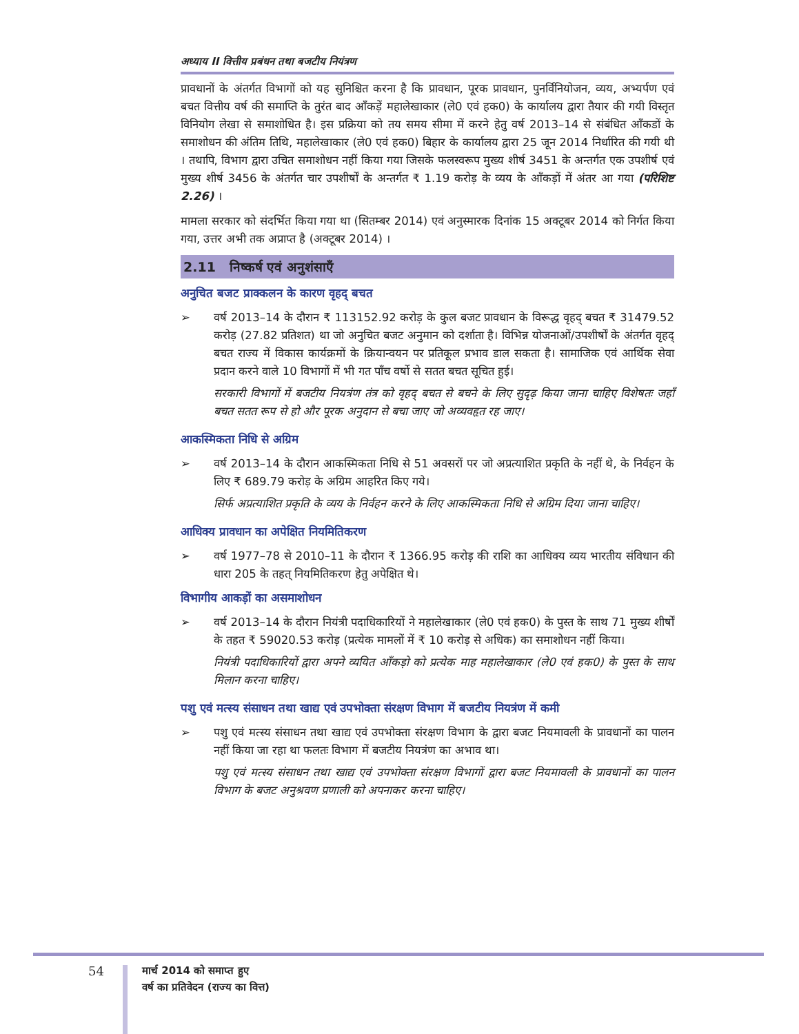अध्याय II वित्तीय प्रबंधन तथा बजटीय नियंत्रण
प्रावधानों के अंतर्गत विभागों को यह सुनिश्चित करना है कि प्रावधान, पूरक प्रावधान, पुनर्विनियोजन, व्यय, अभ्यर्पण एवं बचत वित्तीय वर्ष की समाप्ति के तुरंत बाद आँकड़ें महालेखाकार (ले0 एवं हक0) के कार्यालय द्वारा तैयार की गयी विस्तृत विनियोग लेखा से समाशोधित है। इस प्रक्रिया को तय समय सीमा में करने हेतु वर्ष 2013–14 से संबंधित आँकडों के समाशोधन की अंतिम तिथि, महालेखाकार (ले0 एवं हक0) बिहार के कार्यालय द्वारा 25 जून 2014 निर्धारित की गयी थी । तथापि, विभाग द्वारा उचित समाशोधन नहीं किया गया जिसके फलस्वरूप मुख्य शीर्ष 3451 के अन्तर्गत एक उपशीर्ष एवं मुख्य शीर्ष 3456 के अंतर्गत चार उपशीर्षों के अन्तर्गत ₹ 1.19 करोड़ के व्यय के आँकड़ों में अंतर आ गया (परिशिष्ट 2.26) ।
मामला सरकार को संदर्भित किया गया था (सितम्बर 2014) एवं अनुस्मारक दिनांक 15 अक्टूबर 2014 को निर्गत किया गया, उत्तर अभी तक अप्राप्त है (अक्टूबर 2014) ।
2.11 निष्कर्ष एवं अनुशंसाएँ
अनुचित बजट प्राक्कलन के कारण वृहद् बचत
➢ वर्ष 2013–14 के दौरान ₹ 113152.92 करोड़ के कुल बजट प्रावधान के विरूद्ध वृहद् बचत ₹ 31479.52 करोड़ (27.82 प्रतिशत) था जो अनुचित बजट अनुमान को दर्शाता है। विभिन्न योजनाओं/उपशीर्षों के अंतर्गत वृहद् बचत राज्य में विकास कार्यक्रमों के क्रियान्वयन पर प्रतिकूल प्रभाव डाल सकता है। सामाजिक एवं आर्थिक सेवा प्रदान करने वाले 10 विभागों में भी गत पाँच वर्षो से सतत बचत सूचित हुई।
सरकारी विभागों में बजटीय नियत्रंण तंत्र को वृहद् बचत से बचने के लिए सुदृढ़ किया जाना चाहिए विशेषतः जहाँ बचत सतत रूप से हो और पूरक अनुदान से बचा जाए जो अव्यवहृत रह जाए।
आकस्मिकता निधि से अग्रिम
➢ वर्ष 2013–14 के दौरान आकस्मिकता निधि से 51 अवसरों पर जो अप्रत्याशित प्रकृति के नहीं थे, के निर्वहन के लिए ₹ 689.79 करोड़ के अग्रिम आहरित किए गये।
सिर्फ अप्रत्याशित प्रकृति के व्यय के निर्वहन करने के लिए आकस्मिकता निधि से अग्रिम दिया जाना चाहिए।
आधिक्य प्रावधान का अपेक्षित नियमितिकरण
➢ वर्ष 1977–78 से 2010–11 के दौरान ₹ 1366.95 करोड़ की राशि का आधिक्य व्यय भारतीय संविधान की धारा 205 के तहत् नियमितिकरण हेतु अपेक्षित थे।
विभागीय आकड़ों का असमाशोधन
➢ वर्ष 2013–14 के दौरान नियंत्री पदाधिकारियों ने महालेखाकार (ले0 एवं हक0) के पुस्त के साथ 71 मुख्य शीर्षों के तहत ₹ 59020.53 करोड़ (प्रत्येक मामलों में ₹ 10 करोड़ से अधिक) का समाशोधन नहीं किया।
नियंत्री पदाधिकारियों द्वारा अपने व्ययित आँकड़ो को प्रत्येक माह महालेखाकार (ले0 एवं हक0) के पुस्त के साथ मिलान करना चाहिए।
पशु एवं मत्स्य संसाधन तथा खाद्य एवं उपभोक्ता संरक्षण विभाग में बजटीय नियत्रंण में कमी
➢ पशु एवं मत्स्य संसाधन तथा खाद्य एवं उपभोक्ता संरक्षण विभाग के द्वारा बजट नियमावली के प्रावधानों का पालन नहीं किया जा रहा था फलतः विभाग में बजटीय नियत्रंण का अभाव था।
पशु एवं मत्स्य संसाधन तथा खाद्य एवं उपभोक्ता संरक्षण विभागों द्वारा बजट नियमावली के प्रावधानों का पालन विभाग के बजट अनुश्रवण प्रणाली को अपनाकर करना चाहिए।
54
मार्च 2014 को समाप्त हुए
वर्ष का प्रतिवेदन (राज्य का वित्त)